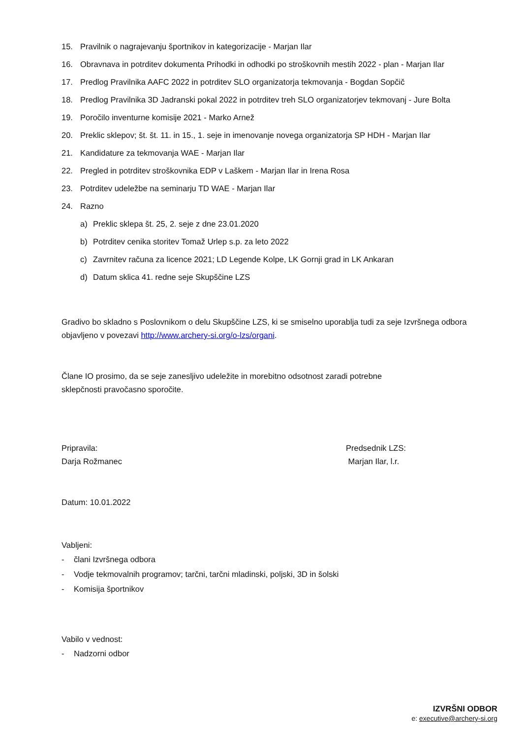15. Pravilnik o nagrajevanju športnikov in kategorizacije - Marjan Ilar
16. Obravnava in potrditev dokumenta Prihodki in odhodki po stroškovnih mestih 2022 - plan - Marjan Ilar
17. Predlog Pravilnika AAFC 2022 in potrditev SLO organizatorja tekmovanja - Bogdan Sopčič
18. Predlog Pravilnika 3D Jadranski pokal 2022 in potrditev treh SLO organizatorjev tekmovanj - Jure Bolta
19. Poročilo inventurne komisije 2021 - Marko Arnež
20. Preklic sklepov; št. št. 11. in 15., 1. seje in imenovanje novega organizatorja SP HDH - Marjan Ilar
21. Kandidature za tekmovanja WAE - Marjan Ilar
22. Pregled in potrditev stroškovnika EDP v Laškem - Marjan Ilar in Irena Rosa
23. Potrditev udeležbe na seminarju TD WAE - Marjan Ilar
24. Razno
a) Preklic sklepa št. 25, 2. seje z dne 23.01.2020
b) Potrditev cenika storitev Tomaž Urlep s.p. za leto 2022
c) Zavrnitev računa za licence 2021; LD Legende Kolpe, LK Gornji grad in LK Ankaran
d) Datum sklica 41. redne seje Skupščine LZS
Gradivo bo skladno s Poslovnikom o delu Skupščine LZS, ki se smiselno uporablja tudi za seje Izvršnega odbora objavljeno v povezavi http://www.archery-si.org/o-lzs/organi.
Člane IO prosimo, da se seje zanesljivo udeležite in morebitno odsotnost zaradi potrebne sklepčnosti pravočasno sporočite.
Pripravila:
Darja Rožmanec
Predsednik LZS:
Marjan Ilar, l.r.
Datum: 10.01.2022
Vabljeni:
- člani Izvršnega odbora
- Vodje tekmovalnih programov; tarčni, tarčni mladinski, poljski, 3D in šolski
- Komisija športnikov
Vabilo v vednost:
- Nadzorni odbor
IZVRŠNI ODBOR
e: executive@archery-si.org